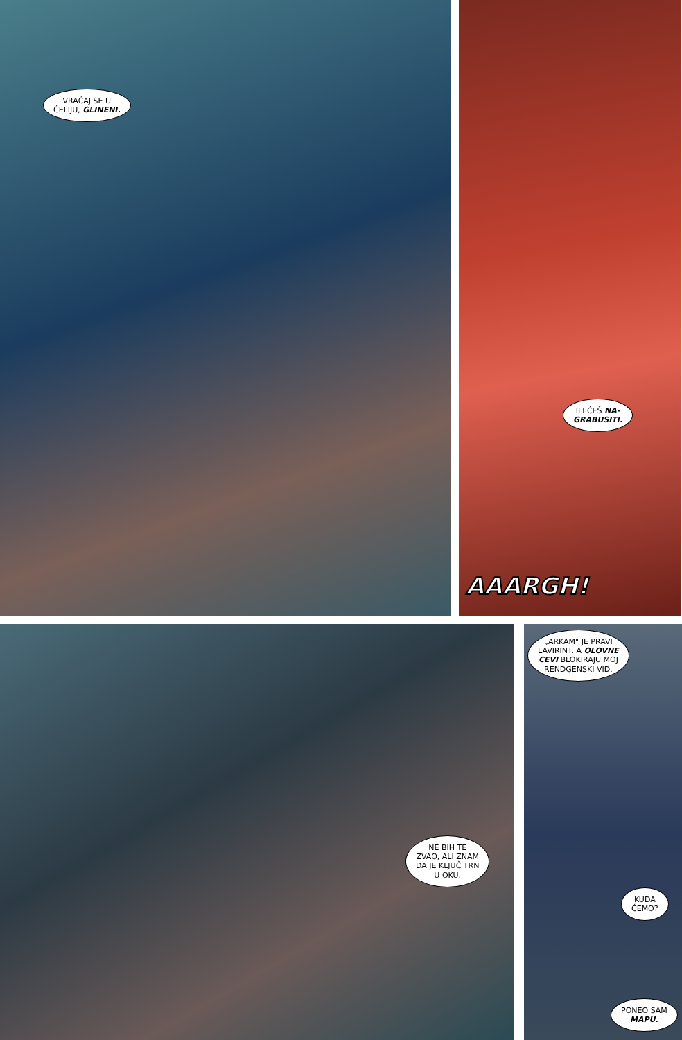VRAĆAJ SE U
ĆELIJU, GLINENI.
ILI ĆEŠ NA-
GRABUSITI.
AAARGH!
NE BIH TE
ZVAO, ALI ZNAM
DA JE KLJUČ TRN
U OKU.
„ARKAM" JE PRAVI
LAVIRINT. A OLOVNE
CEVI BLOKIRAJU MOJ
RENDGENSKI VID.
KUDA
ĆEMO?
PONEO SAM
MAPU.